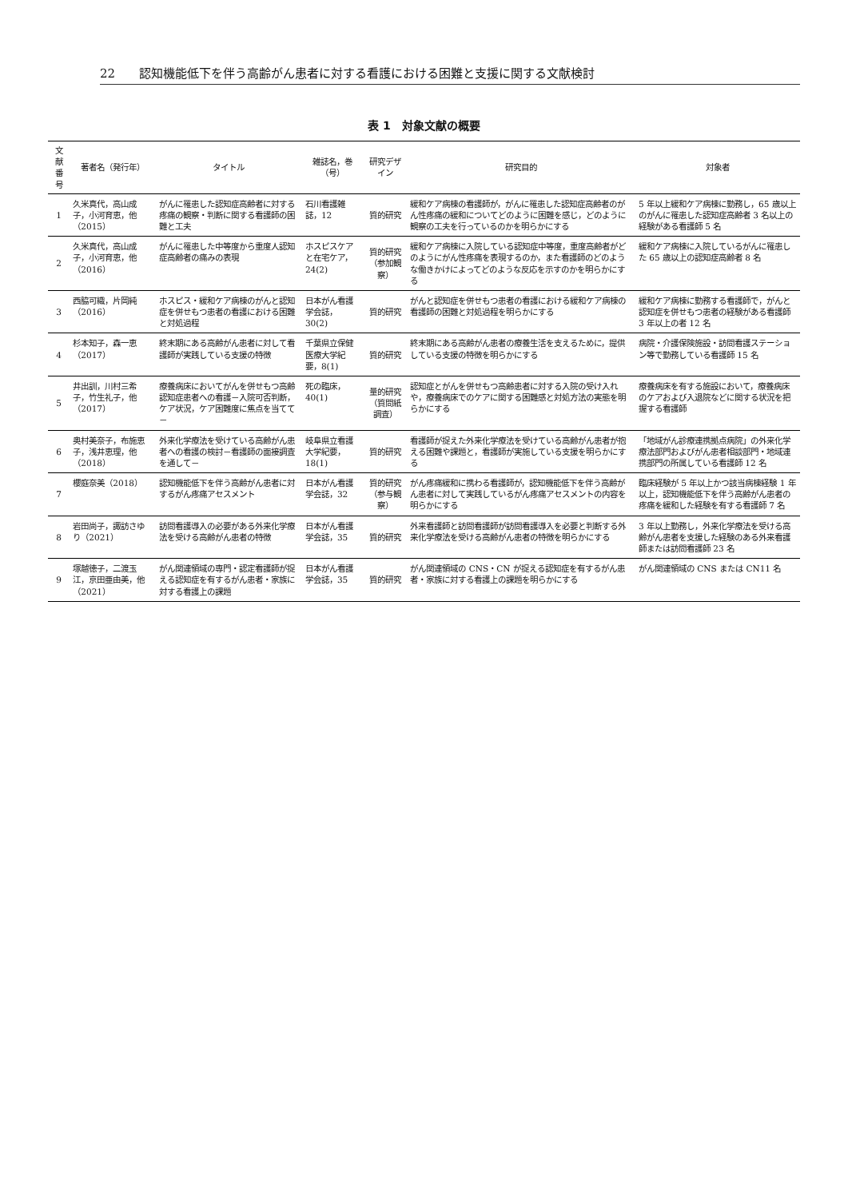22 認知機能低下を伴う高齢がん患者に対する看護における困難と支援に関する文献検討
表 1　対象文献の概要
| 文献番号 | 著者名（発行年） | タイトル | 雑誌名，巻（号） | 研究デザイン | 研究目的 | 対象者 |
| --- | --- | --- | --- | --- | --- | --- |
| 1 | 久米真代，高山成子，小河育恵，他（2015） | がんに罹患した認知症高齢者に対する疼痛の観察・判断に関する看護師の困難と工夫 | 石川看護雑誌，12 | 質的研究 | 緩和ケア病棟の看護師が，がんに罹患した認知症高齢者のがん性疼痛の緩和についてどのように困難を感じ，どのように観察の工夫を行っているのかを明らかにする | 5 年以上緩和ケア病棟に勤務し，65 歳以上のがんに罹患した認知症高齢者 3 名以上の経験がある看護師 5 名 |
| 2 | 久米真代，高山成子，小河育恵，他（2016） | がんに罹患した中等度から重度人認知症高齢者の痛みの表現 | ホスピスケアと在宅ケア，24(2) | 質的研究（参加観察） | 緩和ケア病棟に入院している認知症中等度，重度高齢者がどのようにがん性疼痛を表現するのか，また看護師のどのような働きかけによってどのような反応を示すのかを明らかにする | 緩和ケア病棟に入院しているがんに罹患した 65 歳以上の認知症高齢者 8 名 |
| 3 | 西脇可織，片岡純（2016） | ホスピス・緩和ケア病棟のがんと認知症を併せもつ患者の看護における困難と対処過程 | 日本がん看護学会誌，30(2) | 質的研究 | がんと認知症を併せもつ患者の看護における緩和ケア病棟の看護師の困難と対処過程を明らかにする | 緩和ケア病棟に勤務する看護師で，がんと認知症を併せもつ患者の経験がある看護師 3 年以上の者 12 名 |
| 4 | 杉本知子，森一恵（2017） | 終末期にある高齢がん患者に対して看護師が実践している支援の特徴 | 千葉県立保健医療大学紀要，8(1) | 質的研究 | 終末期にある高齢がん患者の療養生活を支えるために，提供している支援の特徴を明らかにする | 病院・介護保険施設・訪問看護ステーション等で勤務している看護師 15 名 |
| 5 | 井出訓，川村三希子，竹生礼子，他（2017） | 療養病床においてがんを併せもつ高齢認知症患者への看護－入院可否判断，ケア状況，ケア困難度に焦点を当てて－ | 死の臨床，40(1) | 量的研究（質問紙調査） | 認知症とがんを併せもつ高齢患者に対する入院の受け入れや，療養病床でのケアに関する困難感と対処方法の実態を明らかにする | 療養病床を有する施設において，療養病床のケアおよび入退院などに関する状況を把握する看護師 |
| 6 | 奥村美奈子，布施恵子，浅井恵理，他（2018） | 外来化学療法を受けている高齢がん患者への看護の検討－看護師の面接調査を通して－ | 岐阜県立看護大学紀要，18(1) | 質的研究 | 看護師が捉えた外来化学療法を受けている高齢がん患者が抱える困難や課題と，看護師が実施している支援を明らかにする | 「地域がん診療連携拠点病院」の外来化学療法部門およびがん患者相談部門・地域連携部門の所属している看護師 12 名 |
| 7 | 櫻庭奈美（2018） | 認知機能低下を伴う高齢がん患者に対するがん疼痛アセスメント | 日本がん看護学会誌，32 | 質的研究（参与観察） | がん疼痛緩和に携わる看護師が，認知機能低下を伴う高齢がん患者に対して実践しているがん疼痛アセスメントの内容を明らかにする | 臨床経験が 5 年以上かつ該当病棟経験 1 年以上，認知機能低下を伴う高齢がん患者の疼痛を緩和した経験を有する看護師 7 名 |
| 8 | 岩田尚子，諏訪さゆり（2021） | 訪問看護導入の必要がある外来化学療法を受ける高齢がん患者の特徴 | 日本がん看護学会誌，35 | 質的研究 | 外来看護師と訪問看護師が訪問看護導入を必要と判断する外来化学療法を受ける高齢がん患者の特徴を明らかにする | 3 年以上勤務し，外来化学療法を受ける高齢がん患者を支援した経験のある外来看護師または訪問看護師 23 名 |
| 9 | 塚越徳子，二渡玉江，京田亜由美，他（2021） | がん関連領域の専門・認定看護師が捉える認知症を有するがん患者・家族に対する看護上の課題 | 日本がん看護学会誌，35 | 質的研究 | がん関連領域の CNS・CN が捉える認知症を有するがん患者・家族に対する看護上の課題を明らかにする | がん関連領域の CNS または CN11 名 |